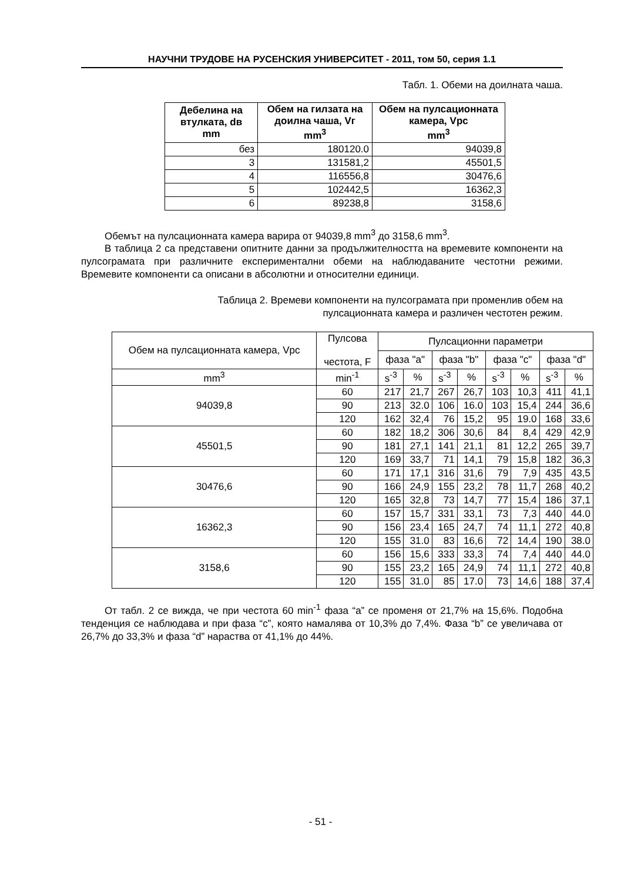НАУЧНИ ТРУДОВЕ НА РУСЕНСКИЯ УНИВЕРСИТЕТ - 2011, том 50, серия 1.1
Табл. 1. Обеми на доилната чаша.
| Дебелина на втулката, dв mm | Обем на гилзата на доилна чаша, Vг mm<sup>3</sup> | Обем на пулсационната камера, Vpc mm<sup>3</sup> |
| --- | --- | --- |
| без | 180120.0 | 94039,8 |
| 3 | 131581,2 | 45501,5 |
| 4 | 116556,8 | 30476,6 |
| 5 | 102442,5 | 16362,3 |
| 6 | 89238,8 | 3158,6 |
Обемът на пулсационната камера варира от 94039,8 mm<sup>3</sup> до 3158,6 mm<sup>3</sup>.
В таблица 2 са представени опитните данни за продължителността на времевите компоненти на пулсограмата при различните експериментални обеми на наблюдаваните честотни режими. Времевите компоненти са описани в абсолютни и относителни единици.
Таблица 2. Времеви компоненти на пулсограмата при променлив обем на
пулсационната камера и различен честотен режим.
| Обем на пулсационната камера, Vpc | Пулсова честота, F | Пулсационни параметри | | | | | | | |
| --- | --- | --- | --- | --- | --- | --- | --- | --- | --- |
| | | фаза "a" | | фаза "b" | | фаза "c" | | фаза "d" | |
| mm<sup>3</sup> | min<sup>-1</sup> | s<sup>-3</sup> | % | s<sup>-3</sup> | % | s<sup>-3</sup> | % | s<sup>-3</sup> | % |
| 94039,8 | 60 | 217 | 21,7 | 267 | 26,7 | 103 | 10,3 | 411 | 41,1 |
| | 90 | 213 | 32.0 | 106 | 16.0 | 103 | 15,4 | 244 | 36,6 |
| | 120 | 162 | 32,4 | 76 | 15,2 | 95 | 19.0 | 168 | 33,6 |
| 45501,5 | 60 | 182 | 18,2 | 306 | 30,6 | 84 | 8,4 | 429 | 42,9 |
| | 90 | 181 | 27,1 | 141 | 21,1 | 81 | 12,2 | 265 | 39,7 |
| | 120 | 169 | 33,7 | 71 | 14,1 | 79 | 15,8 | 182 | 36,3 |
| 30476,6 | 60 | 171 | 17,1 | 316 | 31,6 | 79 | 7,9 | 435 | 43,5 |
| | 90 | 166 | 24,9 | 155 | 23,2 | 78 | 11,7 | 268 | 40,2 |
| | 120 | 165 | 32,8 | 73 | 14,7 | 77 | 15,4 | 186 | 37,1 |
| 16362,3 | 60 | 157 | 15,7 | 331 | 33,1 | 73 | 7,3 | 440 | 44.0 |
| | 90 | 156 | 23,4 | 165 | 24,7 | 74 | 11,1 | 272 | 40,8 |
| | 120 | 155 | 31.0 | 83 | 16,6 | 72 | 14,4 | 190 | 38.0 |
| 3158,6 | 60 | 156 | 15,6 | 333 | 33,3 | 74 | 7,4 | 440 | 44.0 |
| | 90 | 155 | 23,2 | 165 | 24,9 | 74 | 11,1 | 272 | 40,8 |
| | 120 | 155 | 31.0 | 85 | 17.0 | 73 | 14,6 | 188 | 37,4 |
От табл. 2 се вижда, че при честота 60 min<sup>-1</sup> фаза “a” се променя от 21,7% на 15,6%. Подобна тенденция се наблюдава и при фаза “c”, която намалява от 10,3% до 7,4%. Фаза “b” се увеличава от 26,7% до 33,3% и фаза “d” нараства от 41,1% до 44%.
- 51 -